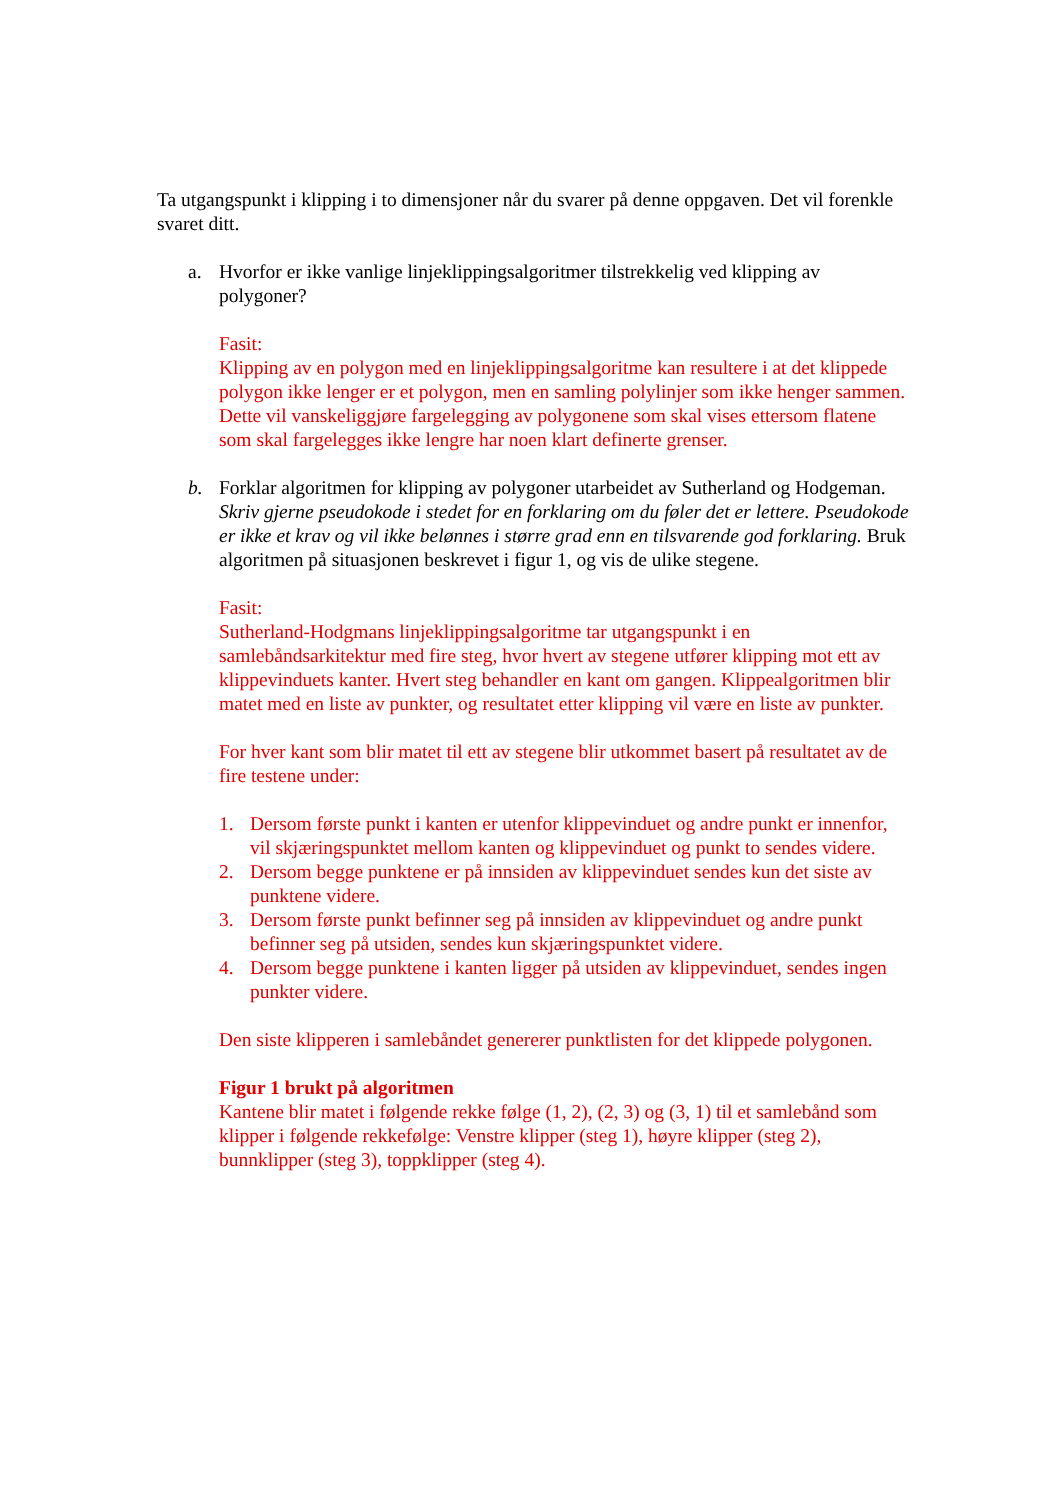Ta utgangspunkt i klipping i to dimensjoner når du svarer på denne oppgaven. Det vil forenkle svaret ditt.
a. Hvorfor er ikke vanlige linjeklippingsalgoritmer tilstrekkelig ved klipping av polygoner?
Fasit:
Klipping av en polygon med en linjeklippingsalgoritme kan resultere i at det klippede polygon ikke lenger er et polygon, men en samling polylinjer som ikke henger sammen. Dette vil vanskeliggjøre fargelegging av polygonene som skal vises ettersom flatene som skal fargelegges ikke lengre har noen klart definerte grenser.
b. Forklar algoritmen for klipping av polygoner utarbeidet av Sutherland og Hodgeman. Skriv gjerne pseudokode i stedet for en forklaring om du føler det er lettere. Pseudokode er ikke et krav og vil ikke belønnes i større grad enn en tilsvarende god forklaring. Bruk algoritmen på situasjonen beskrevet i figur 1, og vis de ulike stegene.
Fasit:
Sutherland-Hodgmans linjeklippingsalgoritme tar utgangspunkt i en samlebåndsarkitektur med fire steg, hvor hvert av stegene utfører klipping mot ett av klippevinduets kanter. Hvert steg behandler en kant om gangen. Klippealgoritmen blir matet med en liste av punkter, og resultatet etter klipping vil være en liste av punkter.
For hver kant som blir matet til ett av stegene blir utkommet basert på resultatet av de fire testene under:
1. Dersom første punkt i kanten er utenfor klippevinduet og andre punkt er innenfor, vil skjæringspunktet mellom kanten og klippevinduet og punkt to sendes videre.
2. Dersom begge punktene er på innsiden av klippevinduet sendes kun det siste av punktene videre.
3. Dersom første punkt befinner seg på innsiden av klippevinduet og andre punkt befinner seg på utsiden, sendes kun skjæringspunktet videre.
4. Dersom begge punktene i kanten ligger på utsiden av klippevinduet, sendes ingen punkter videre.
Den siste klipperen i samlebåndet genererer punktlisten for det klippede polygonen.
Figur 1 brukt på algoritmen
Kantene blir matet i følgende rekke følge (1, 2), (2, 3) og (3, 1) til et samlebånd som klipper i følgende rekkefølge: Venstre klipper (steg 1), høyre klipper (steg 2), bunnklipper (steg 3), toppklipper (steg 4).